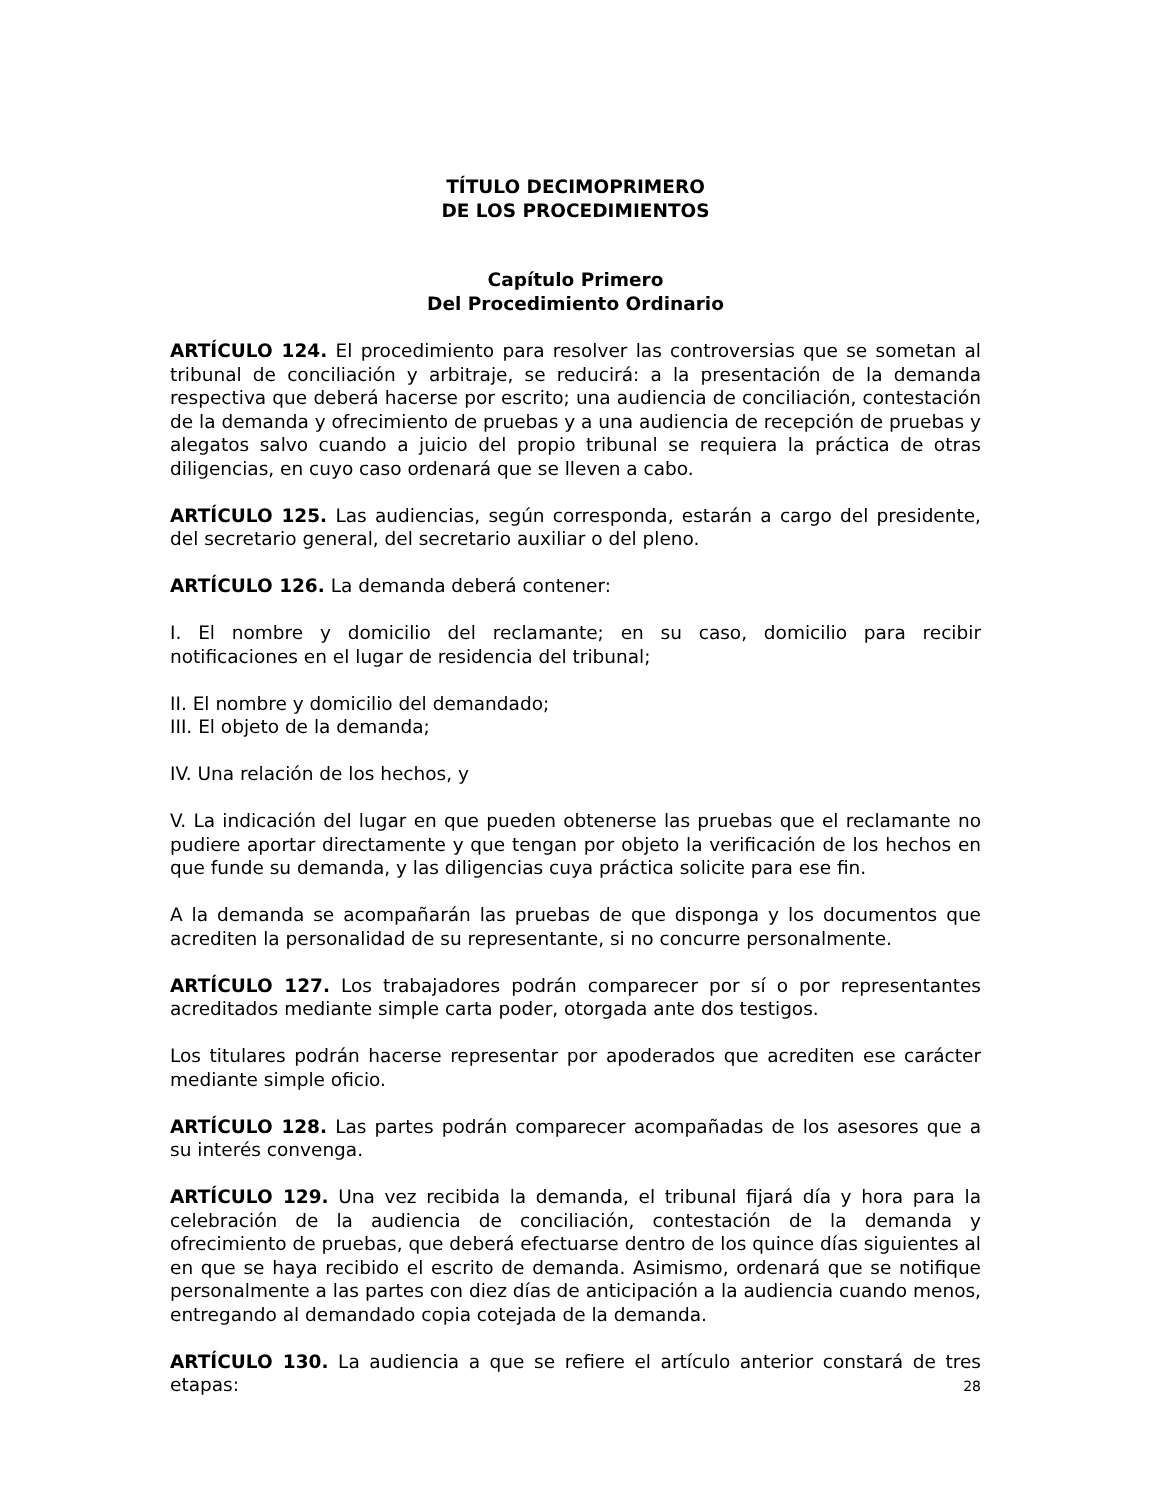TÍTULO DECIMOPRIMERO
DE LOS PROCEDIMIENTOS
Capítulo Primero
Del Procedimiento Ordinario
ARTÍCULO 124. El procedimiento para resolver las controversias que se sometan al tribunal de conciliación y arbitraje, se reducirá: a la presentación de la demanda respectiva que deberá hacerse por escrito; una audiencia de conciliación, contestación de la demanda y ofrecimiento de pruebas y a una audiencia de recepción de pruebas y alegatos salvo cuando a juicio del propio tribunal se requiera la práctica de otras diligencias, en cuyo caso ordenará que se lleven a cabo.
ARTÍCULO 125. Las audiencias, según corresponda, estarán a cargo del presidente, del secretario general, del secretario auxiliar o del pleno.
ARTÍCULO 126. La demanda deberá contener:
I. El nombre y domicilio del reclamante; en su caso, domicilio para recibir notificaciones en el lugar de residencia del tribunal;
II. El nombre y domicilio del demandado;
III. El objeto de la demanda;
IV. Una relación de los hechos, y
V. La indicación del lugar en que pueden obtenerse las pruebas que el reclamante no pudiere aportar directamente y que tengan por objeto la verificación de los hechos en que funde su demanda, y las diligencias cuya práctica solicite para ese fin.
A la demanda se acompañarán las pruebas de que disponga y los documentos que acrediten la personalidad de su representante, si no concurre personalmente.
ARTÍCULO 127. Los trabajadores podrán comparecer por sí o por representantes acreditados mediante simple carta poder, otorgada ante dos testigos.
Los titulares podrán hacerse representar por apoderados que acrediten ese carácter mediante simple oficio.
ARTÍCULO 128. Las partes podrán comparecer acompañadas de los asesores que a su interés convenga.
ARTÍCULO 129. Una vez recibida la demanda, el tribunal fijará día y hora para la celebración de la audiencia de conciliación, contestación de la demanda y ofrecimiento de pruebas, que deberá efectuarse dentro de los quince días siguientes al en que se haya recibido el escrito de demanda. Asimismo, ordenará que se notifique personalmente a las partes con diez días de anticipación a la audiencia cuando menos, entregando al demandado copia cotejada de la demanda.
ARTÍCULO 130. La audiencia a que se refiere el artículo anterior constará de tres etapas:
28